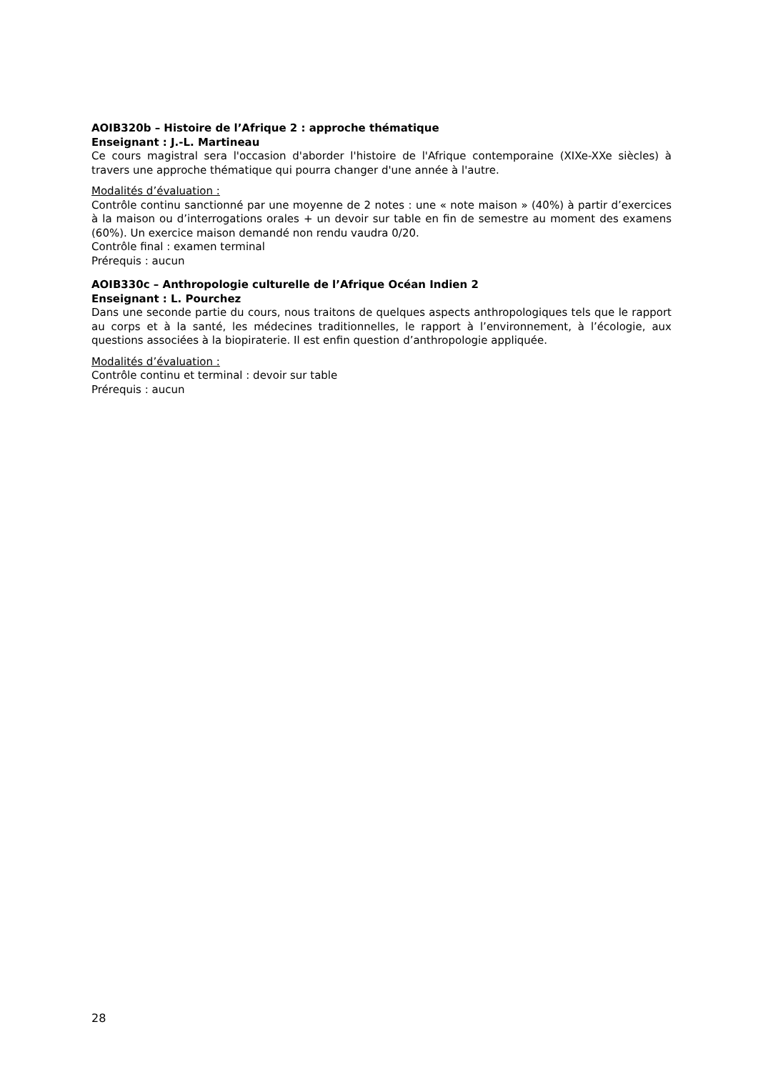AOIB320b – Histoire de l’Afrique 2 : approche thématique
Enseignant : J.-L. Martineau
Ce cours magistral sera l'occasion d'aborder l'histoire de l'Afrique contemporaine (XIXe-XXe siècles) à travers une approche thématique qui pourra changer d'une année à l'autre.
Modalités d’évaluation :
Contrôle continu sanctionné par une moyenne de 2 notes : une « note maison » (40%) à partir d’exercices à la maison ou d’interrogations orales + un devoir sur table en fin de semestre au moment des examens (60%). Un exercice maison demandé non rendu vaudra 0/20.
Contrôle final : examen terminal
Prérequis : aucun
AOIB330c – Anthropologie culturelle de l’Afrique Océan Indien 2
Enseignant : L. Pourchez
Dans une seconde partie du cours, nous traitons de quelques aspects anthropologiques tels que le rapport au corps et à la santé, les médecines traditionnelles, le rapport à l’environnement, à l’écologie, aux questions associées à la biopiraterie. Il est enfin question d’anthropologie appliquée.
Modalités d’évaluation :
Contrôle continu et terminal : devoir sur table
Prérequis : aucun
28